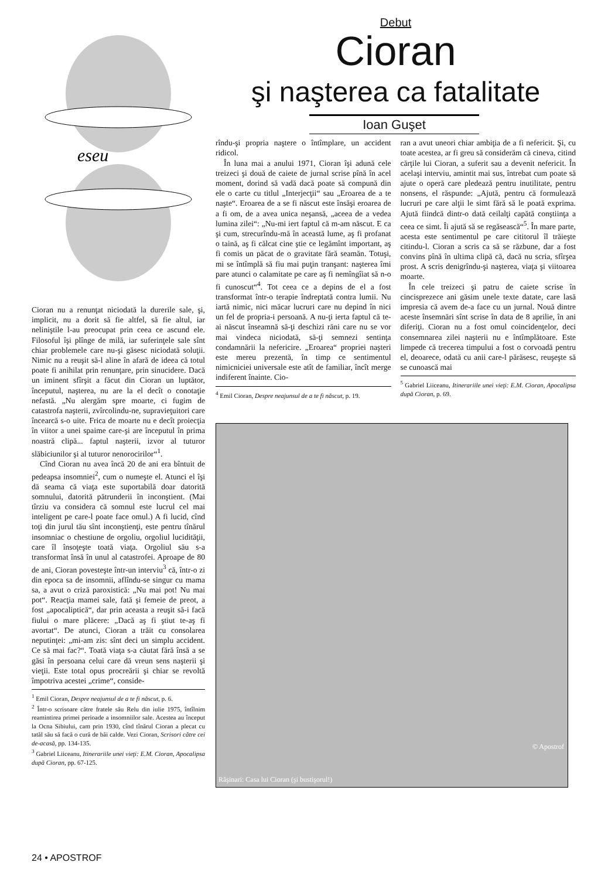eseu
Cioran nu a renunţat niciodată la durerile sale, şi, implicit, nu a dorit să fie altfel, să fie altul, iar neliniştile l-au preocupat prin ceea ce ascund ele. Filosoful îşi plînge de milă, iar suferinţele sale sînt chiar probleme­le care nu-şi găsesc niciodată soluţii. Nimic nu a reuşit să-l aline în afară de ideea că totul poate fi anihilat prin renunţare, prin sinucidere. Dacă un iminent sfîrşit a făcut din Cioran un luptător, începutul, naşterea, nu are la el decît o conotaţie nefastă. „Nu alergăm spre moarte, ci fugim de catastrofa naşterii, zvîrcolindu-ne, supravieţuitori care încearcă s-o uite. Frica de moarte nu e decît proiecţia în viitor a unei spaime care-şi are începutul în prima noastră clipă... faptul naşterii, izvor al tuturor slăbiciunilor şi al tuturor nenorocirilor“<sup>1</sup>.
Cînd Cioran nu avea încă 20 de ani era bîntuit de pedeapsa insomniei<sup>2</sup>, cum o numeşte el. Atunci el îşi dă seama că viaţa este suportabilă doar datorită somnului, datorită pătrunderii în inconştient. (Mai tîrziu va considera că somnul este lucrul cel mai inteligent pe care-l poate face omul.) A fi lucid, cînd toţi din jurul tău sînt inconştienţi, este pentru tînărul insomniac o chestiune de orgoliu, orgoliul lucidităţii, care îl însoţeşte toată viaţa. Orgoliul său s-a transformat însă în unul al catastrofei. Aproape de 80 de ani, Cioran povesteşte într-un interviu<sup>3</sup> că, într-o zi din epoca sa de insomnii, aflîndu-se singur cu mama sa, a avut o criză paroxistică: „Nu mai pot! Nu mai pot“. Reacţia mamei sale, fată şi femeie de preot, a fost „apocaliptică“, dar prin aceasta a reuşit să-i facă fiului o mare plăcere: „Dacă aş fi ştiut te-aş fi avortat“. De atunci, Cioran a trăit cu consolarea neputinţei: „mi-am zis: sînt deci un simplu accident. Ce să mai fac?“. Toată viaţa s-a căutat fără însă a se găsi în persoana celui care dă vreun sens naşterii şi vieţii. Este total opus procreării şi chiar se revoltă împotriva acestei „crime“, conside-
<sup>1</sup> Emil Cioran, Despre neajunsul de a te fi născut, p. 6.
<sup>2</sup> Într-o scrisoare către fratele său Relu din iulie 1975, întîlnim reamintirea primei perioade a insomniilor sale. Acestea au început la Ocna Sibiului, cam prin 1930, cînd tînărul Cioran a plecat cu tatăl său să facă o cură de băi calde. Vezi Cioran, Scrisori către cei de-acasă, pp. 134-135.
<sup>3</sup> Gabriel Liiceanu, Itinerariile unei vieţi: E.M. Cioran, Apocalipsa după Cioran, pp. 67-125.
Debut
Cioran
şi naşterea ca fatalitate
Ioan Guşet
rîndu-şi propria naştere o întîmplare, un accident ridicol.
În luna mai a anului 1971, Cioran îşi adună cele treizeci şi două de caiete de jurnal scrise pînă în acel moment, dorind să vadă dacă poate să compună din ele o carte cu titlul „Interjecţii“ sau „Eroarea de a te naşte“. Eroarea de a se fi născut este însăşi eroarea de a fi om, de a avea unica neşansă, „aceea de a vedea lumina zilei“: „Nu-mi iert faptul că m-am născut. E ca şi cum, strecurîndu-mă în această lume, aş fi profanat o taină, aş fi călcat cine ştie ce legămînt important, aş fi comis un păcat de o gravitate fără seamăn. Totuşi, mi se întîmplă să fiu mai puţin tranşant: naşterea îmi pare atunci o calamitate pe care aş fi nemîngîiat să n-o fi cunoscut“<sup>4</sup>. Tot ceea ce a depins de el a fost transformat într-o terapie îndreptată contra lumii. Nu iartă nimic, nici măcar lucruri care nu depind în nici un fel de propria-i persoană. A nu-ţi ierta faptul că te-ai născut înseamnă să-ţi deschizi răni care nu se vor mai vindeca niciodată, să-ţi semnezi sentinţa condamnării la nefericire. „Eroarea“ propriei naşteri este mereu prezentă, în timp ce sentimentul nimicniciei universale este atît de familiar, încît merge indiferent înainte. Cio-
<sup>4</sup> Emil Cioran, Despre neajunsul de a te fi născut, p. 19.
ran a avut uneori chiar ambiţia de a fi nefericit. Şi, cu toate acestea, ar fi greu să considerăm că cineva, citind cărţile lui Cioran, a suferit sau a devenit nefericit. În acelaşi interviu, amintit mai sus, întrebat cum poate să ajute o operă care pledează pentru inutilitate, pentru nonsens, el răspunde: „Ajută, pentru că formulează lucruri pe care alţii le simt fără să le poată exprima. Ajută fiindcă dintr-o dată ceilalţi capătă conştiinţa a ceea ce simt. Îi ajută să se regăsească“<sup>5</sup>. În mare parte, acesta este sentimentul pe care cititorul îl trăieşte citindu-l. Cioran a scris ca să se răzbune, dar a fost convins pînă în ultima clipă că, dacă nu scria, sfîrşea prost. A scris denigrîndu-şi naşterea, viaţa şi viitoarea moarte.
În cele treizeci şi patru de caiete scrise în cincisprezece ani găsim unele texte datate, care lasă impresia că avem de-a face cu un jurnal. Nouă dintre aceste însemnări sînt scrise în data de 8 aprilie, în ani diferiţi. Cioran nu a fost omul coincidenţelor, deci consemnarea zilei naşterii nu e întîmplătoare. Este limpede că trecerea timpului a fost o corvoadă pentru el, deoarece, odată cu anii care-l părăsesc, reuşeşte să se cunoască mai
<sup>5</sup> Gabriel Liiceanu, Itinerariile unei vieţi: E.M. Cioran, Apocalipsa după Cioran, p. 69.
Răşinari: Casa lui Cioran (şi bustişorul!)
© Apostrof
24 • APOSTROF